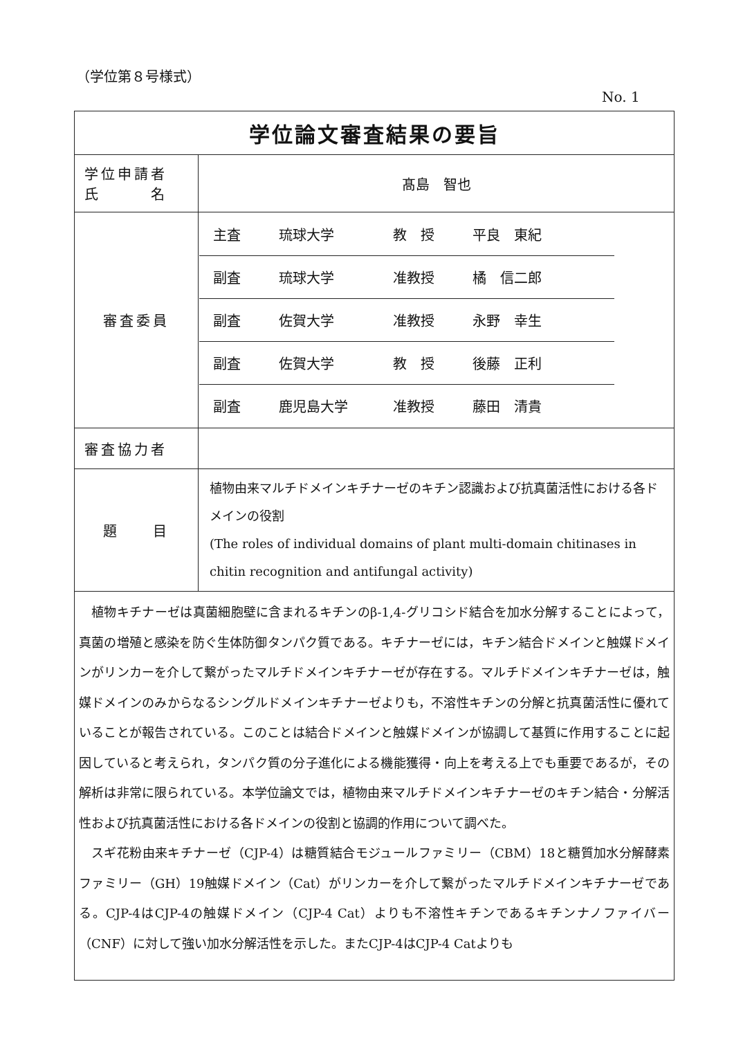（学位第８号様式）
No. 1
| 学位論文審査結果の要旨 | |
| 学位申請者 氏 名 | 髙島 智也 |
| 審査委員 | 主査 琉球大学 教 授 平良 東紀 副査 琉球大学 准教授 橘 信二郎 副査 佐賀大学 准教授 永野 幸生 副査 佐賀大学 教 授 後藤 正利 副査 鹿児島大学 准教授 藤田 清貴 |
| 審査協力者 | |
| 題 目 | 植物由来マルチドメインキチナーゼのキチン認識および抗真菌活性における各ドメインの役割 (The roles of individual domains of plant multi-domain chitinases in chitin recognition and antifungal activity) |
| 植物キチナーゼは真菌細胞壁に含まれるキチンのβ-1,4-グリコシド結合を加水分解することによって，真菌の増殖と感染を防ぐ生体防御タンパク質である。キチナーゼには，キチン結合ドメインと触媒ドメインがリンカーを介して繋がったマルチドメインキチナーゼが存在する。マルチドメインキチナーゼは，触媒ドメインのみからなるシングルドメインキチナーゼよりも，不溶性キチンの分解と抗真菌活性に優れていることが報告されている。このことは結合ドメインと触媒ドメインが協調して基質に作用することに起因していると考えられ，タンパク質の分子進化による機能獲得・向上を考える上でも重要であるが，その解析は非常に限られている。本学位論文では，植物由来マルチドメインキチナーゼのキチン結合・分解活性および抗真菌活性における各ドメインの役割と協調的作用について調べた。 スギ花粉由来キチナーゼ（CJP-4）は糖質結合モジュールファミリー（CBM）18と糖質加水分解酵素ファミリー（GH）19触媒ドメイン（Cat）がリンカーを介して繋がったマルチドメインキチナーゼである。CJP-4はCJP-4の触媒ドメイン（CJP-4 Cat）よりも不溶性キチンであるキチンナノファイバー（CNF）に対して強い加水分解活性を示した。またCJP-4はCJP-4 Catよりも | |